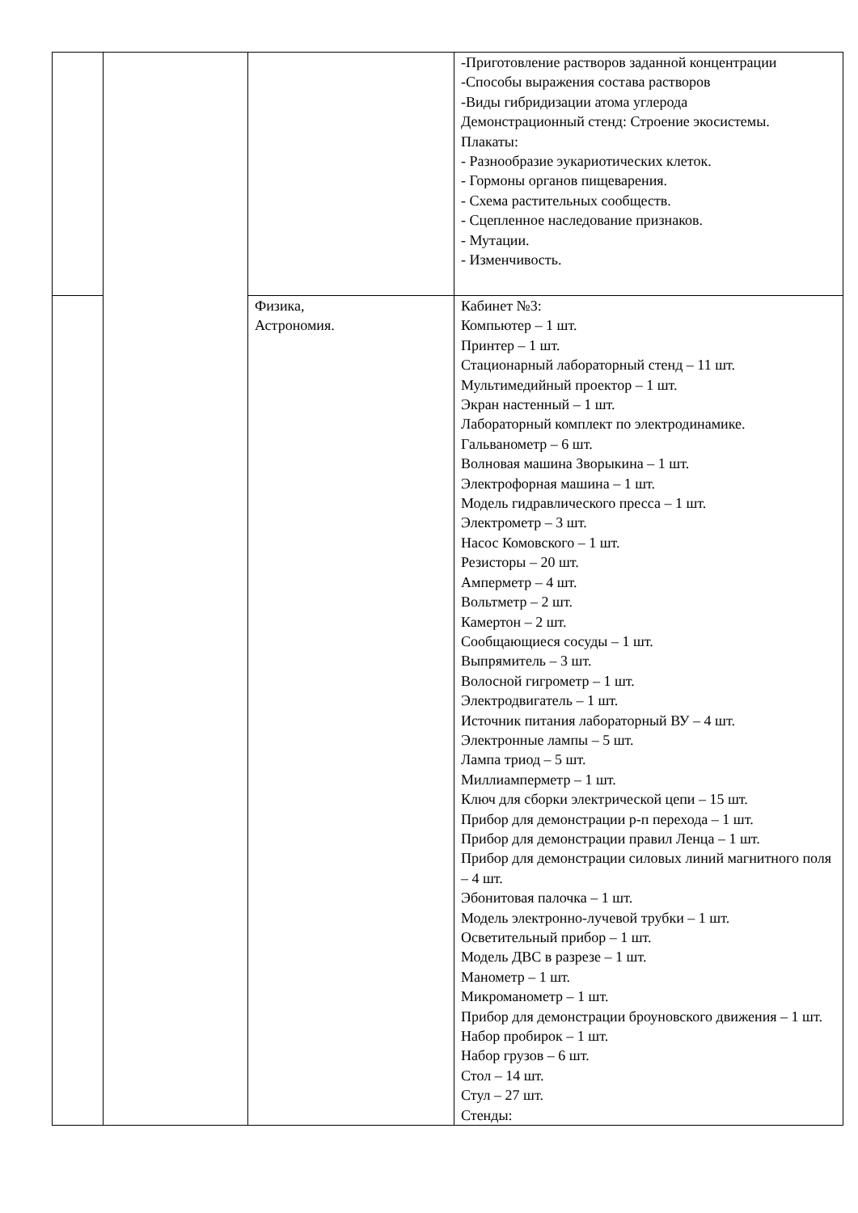| | | | -Приготовление растворов заданной концентрации -Способы выражения состава растворов -Виды гибридизации атома углерода Демонстрационный стенд: Строение экосистемы. Плакаты: - Разнообразие эукариотических клеток. - Гормоны органов пищеварения. - Схема растительных сообществ. - Сцепленное наследование признаков. - Мутации. - Изменчивость. |
| | | Физика, Астрономия. | Кабинет №3: Компьютер – 1 шт. Принтер – 1 шт. Стационарный лабораторный стенд – 11 шт. Мультимедийный проектор – 1 шт. Экран настенный – 1 шт. Лабораторный комплект по электродинамике. Гальванометр – 6 шт. Волновая машина Зворыкина – 1 шт. Электрофорная машина – 1 шт. Модель гидравлического пресса – 1 шт. Электрометр – 3 шт. Насос Комовского – 1 шт. Резисторы – 20 шт. Амперметр – 4 шт. Вольтметр – 2 шт. Камертон – 2 шт. Сообщающиеся сосуды – 1 шт. Выпрямитель – 3 шт. Волосной гигрометр – 1 шт. Электродвигатель – 1 шт. Источник питания лабораторный ВУ – 4 шт. Электронные лампы – 5 шт. Лампа триод – 5 шт. Миллиамперметр – 1 шт. Ключ для сборки электрической цепи – 15 шт. Прибор для демонстрации р-п перехода – 1 шт. Прибор для демонстрации правил Ленца – 1 шт. Прибор для демонстрации силовых линий магнитного поля – 4 шт. Эбонитовая палочка – 1 шт. Модель электронно-лучевой трубки – 1 шт. Осветительный прибор – 1 шт. Модель ДВС в разрезе – 1 шт. Манометр – 1 шт. Микроманометр – 1 шт. Прибор для демонстрации броуновского движения – 1 шт. Набор пробирок – 1 шт. Набор грузов – 6 шт. Стол – 14 шт. Стул – 27 шт. Стенды: |